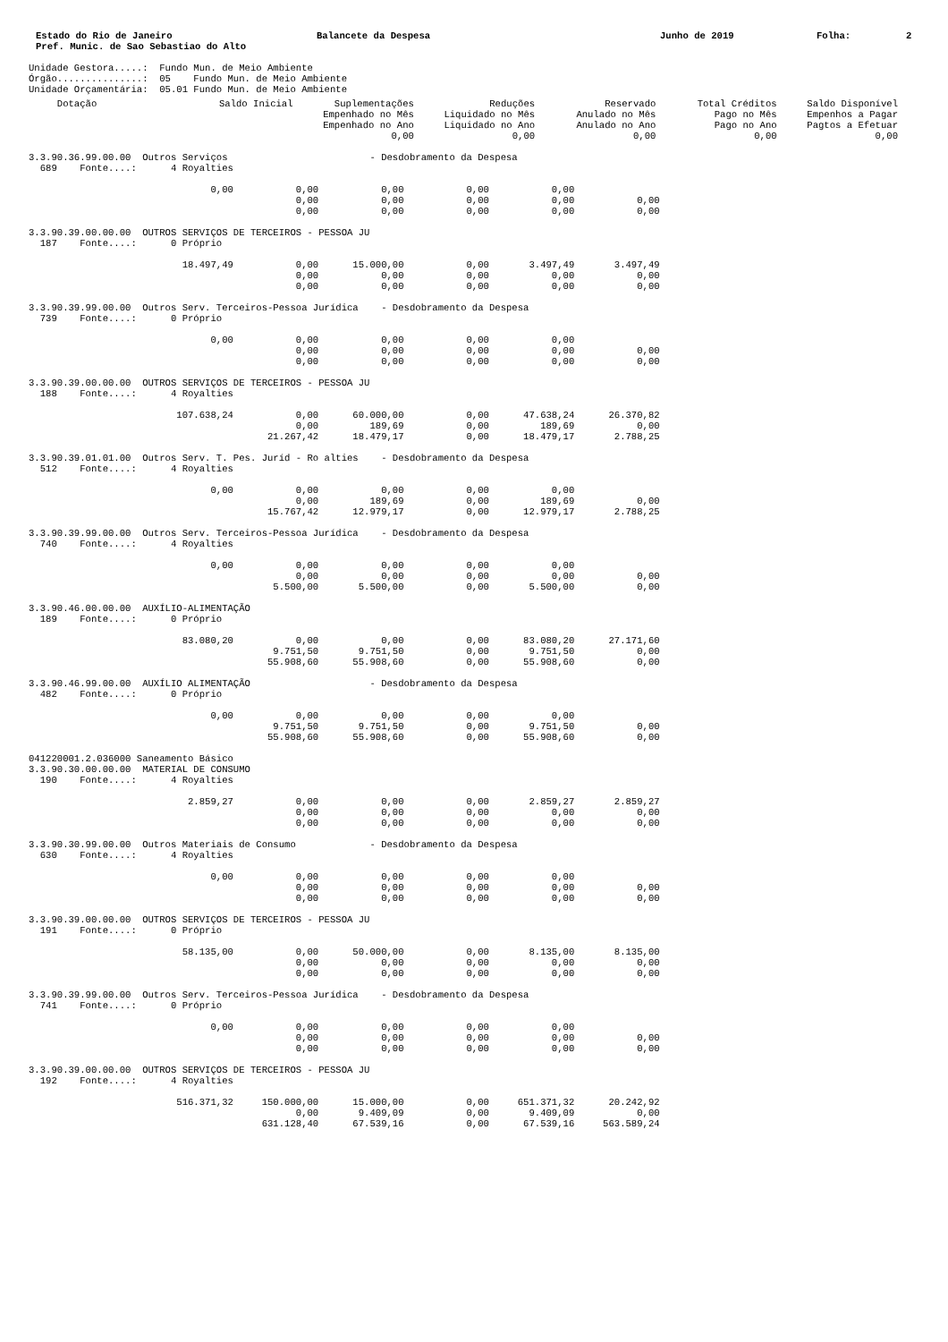Estado do Rio de Janeiro
Pref. Munic. de Sao Sebastiao do Alto
Balancete da Despesa Junho de 2019 Folha: 2
Unidade Gestora.....:  Fundo Mun. de Meio Ambiente
Órgão...............:  05    Fundo Mun. de Meio Ambiente
Unidade Orçamentária:  05.01 Fundo Mun. de Meio Ambiente
| Dotação | Saldo Inicial | Suplementações Empenhado no Mês Empenhado no Ano 0,00 | Reduções Liquidado no Mês Liquidado no Ano 0,00 | Reservado Anulado no Mês Anulado no Ano 0,00 | Total Créditos Pago no Mês Pago no Ano 0,00 | Saldo Disponível Empenhos a Pagar Pagtos a Efetuar 0,00 |
| --- | --- | --- | --- | --- | --- | --- |
3.3.90.36.99.00.00  Outros Serviços                         - Desdobramento da Despesa
  689    Fonte....:      4 Royalties

                                0,00           0,00           0,00           0,00           0,00
                                               0,00           0,00           0,00           0,00           0,00
                                               0,00           0,00           0,00           0,00           0,00

3.3.90.39.00.00.00  OUTROS SERVIÇOS DE TERCEIROS - PESSOA JU
  187    Fonte....:      0 Próprio

                           18.497,49           0,00      15.000,00           0,00       3.497,49       3.497,49
                                               0,00           0,00           0,00           0,00           0,00
                                               0,00           0,00           0,00           0,00           0,00

3.3.90.39.99.00.00  Outros Serv. Terceiros-Pessoa Jurídica    - Desdobramento da Despesa
  739    Fonte....:      0 Próprio

                                0,00           0,00           0,00           0,00           0,00
                                               0,00           0,00           0,00           0,00           0,00
                                               0,00           0,00           0,00           0,00           0,00

3.3.90.39.00.00.00  OUTROS SERVIÇOS DE TERCEIROS - PESSOA JU
  188    Fonte....:      4 Royalties

                          107.638,24           0,00      60.000,00           0,00      47.638,24      26.370,82
                                               0,00         189,69           0,00         189,69           0,00
                                          21.267,42      18.479,17           0,00      18.479,17       2.788,25

3.3.90.39.01.01.00  Outros Serv. T. Pes. Juríd - Ro alties    - Desdobramento da Despesa
  512    Fonte....:      4 Royalties

                                0,00           0,00           0,00           0,00           0,00
                                               0,00         189,69           0,00         189,69           0,00
                                          15.767,42      12.979,17           0,00      12.979,17       2.788,25

3.3.90.39.99.00.00  Outros Serv. Terceiros-Pessoa Jurídica    - Desdobramento da Despesa
  740    Fonte....:      4 Royalties

                                0,00           0,00           0,00           0,00           0,00
                                               0,00           0,00           0,00           0,00           0,00
                                           5.500,00       5.500,00           0,00       5.500,00           0,00

3.3.90.46.00.00.00  AUXÍLIO-ALIMENTAÇÃO
  189    Fonte....:      0 Próprio

                           83.080,20           0,00           0,00           0,00      83.080,20      27.171,60
                                           9.751,50       9.751,50           0,00       9.751,50           0,00
                                          55.908,60      55.908,60           0,00      55.908,60           0,00

3.3.90.46.99.00.00  AUXÍLIO ALIMENTAÇÃO                     - Desdobramento da Despesa
  482    Fonte....:      0 Próprio

                                0,00           0,00           0,00           0,00           0,00
                                           9.751,50       9.751,50           0,00       9.751,50           0,00
                                          55.908,60      55.908,60           0,00      55.908,60           0,00

041220001.2.036000 Saneamento Básico
3.3.90.30.00.00.00  MATERIAL DE CONSUMO
  190    Fonte....:      4 Royalties

                            2.859,27           0,00           0,00           0,00       2.859,27       2.859,27
                                               0,00           0,00           0,00           0,00           0,00
                                               0,00           0,00           0,00           0,00           0,00

3.3.90.30.99.00.00  Outros Materiais de Consumo             - Desdobramento da Despesa
  630    Fonte....:      4 Royalties

                                0,00           0,00           0,00           0,00           0,00
                                               0,00           0,00           0,00           0,00           0,00
                                               0,00           0,00           0,00           0,00           0,00

3.3.90.39.00.00.00  OUTROS SERVIÇOS DE TERCEIROS - PESSOA JU
  191    Fonte....:      0 Próprio

                           58.135,00           0,00      50.000,00           0,00       8.135,00       8.135,00
                                               0,00           0,00           0,00           0,00           0,00
                                               0,00           0,00           0,00           0,00           0,00

3.3.90.39.99.00.00  Outros Serv. Terceiros-Pessoa Jurídica    - Desdobramento da Despesa
  741    Fonte....:      0 Próprio

                                0,00           0,00           0,00           0,00           0,00
                                               0,00           0,00           0,00           0,00           0,00
                                               0,00           0,00           0,00           0,00           0,00

3.3.90.39.00.00.00  OUTROS SERVIÇOS DE TERCEIROS - PESSOA JU
  192    Fonte....:      4 Royalties

                          516.371,32     150.000,00      15.000,00           0,00     651.371,32      20.242,92
                                               0,00       9.409,09           0,00       9.409,09           0,00
                                         631.128,40      67.539,16           0,00      67.539,16     563.589,24